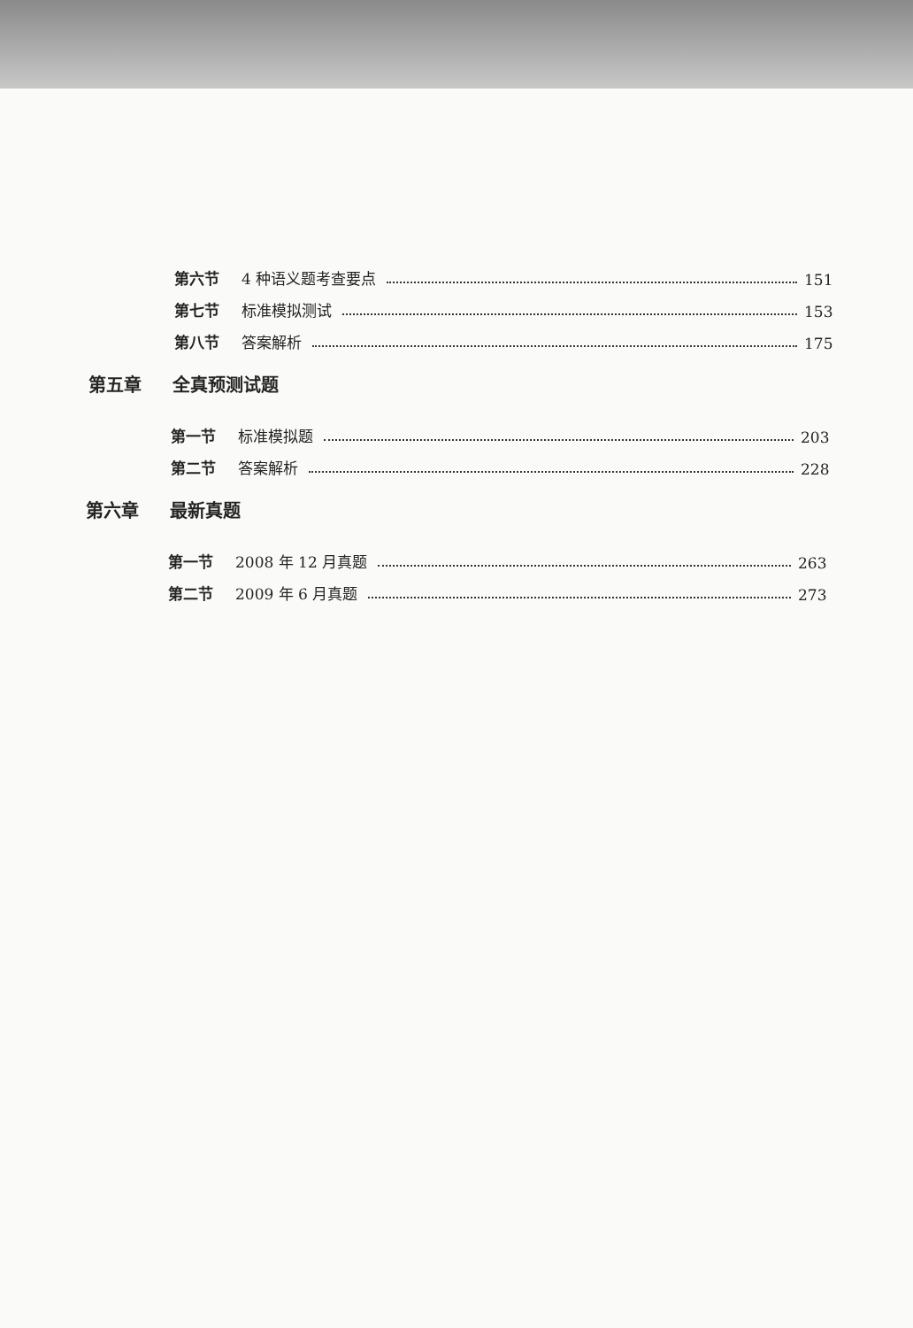第六节 4 种语义题考查要点 151
第七节 标准模拟测试 153
第八节 答案解析 175
第五章 全真预测试题
第一节 标准模拟题 203
第二节 答案解析 228
第六章 最新真题
第一节 2008 年 12 月真题 263
第二节 2009 年 6 月真题 273